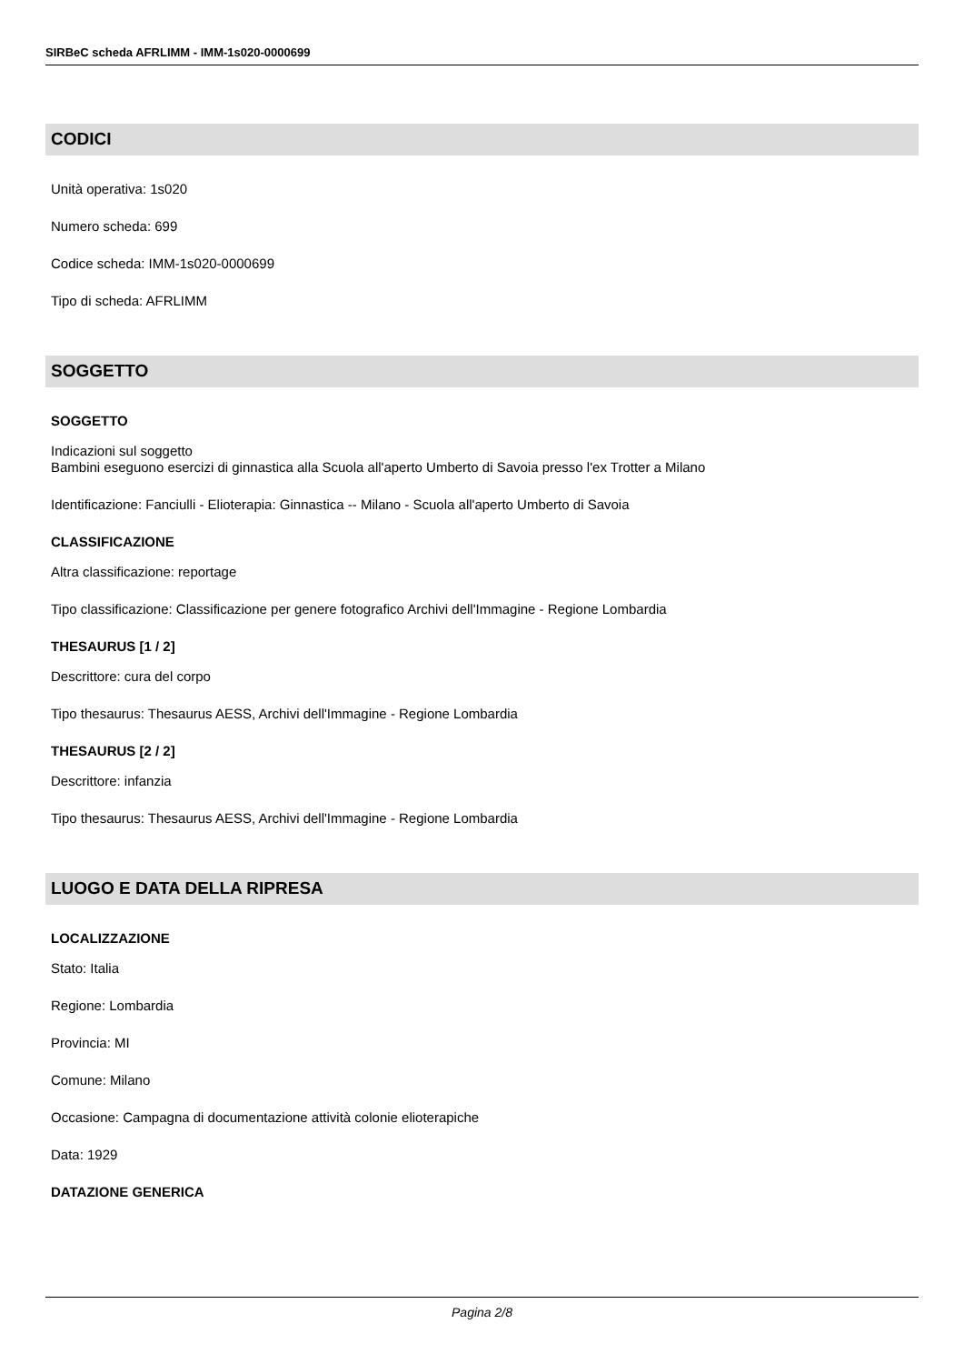SIRBeC scheda AFRLIMM - IMM-1s020-0000699
CODICI
Unità operativa: 1s020
Numero scheda: 699
Codice scheda: IMM-1s020-0000699
Tipo di scheda: AFRLIMM
SOGGETTO
SOGGETTO
Indicazioni sul soggetto
Bambini eseguono esercizi di ginnastica alla Scuola all'aperto Umberto di Savoia presso l'ex Trotter a Milano
Identificazione: Fanciulli - Elioterapia: Ginnastica -- Milano - Scuola all'aperto Umberto di Savoia
CLASSIFICAZIONE
Altra classificazione: reportage
Tipo classificazione: Classificazione per genere fotografico Archivi dell'Immagine - Regione Lombardia
THESAURUS [1 / 2]
Descrittore: cura del corpo
Tipo thesaurus: Thesaurus AESS, Archivi dell'Immagine - Regione Lombardia
THESAURUS [2 / 2]
Descrittore: infanzia
Tipo thesaurus: Thesaurus AESS, Archivi dell'Immagine - Regione Lombardia
LUOGO E DATA DELLA RIPRESA
LOCALIZZAZIONE
Stato: Italia
Regione: Lombardia
Provincia: MI
Comune: Milano
Occasione: Campagna di documentazione attività colonie elioterapiche
Data: 1929
DATAZIONE GENERICA
Pagina 2/8